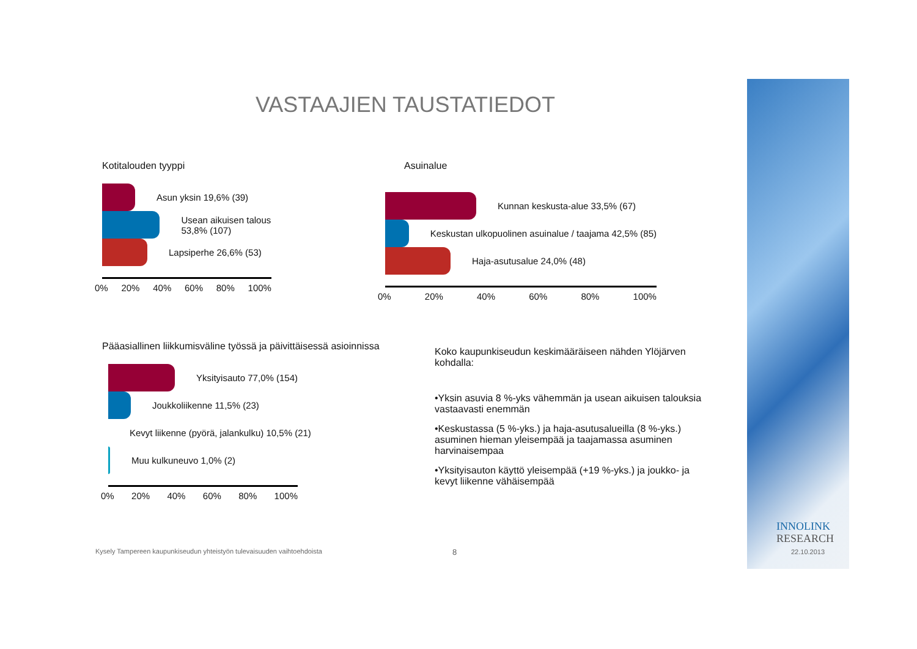VASTAAJIEN TAUSTATIEDOT
Kotitalouden tyyppi
Asun yksin 19,6% (39)
Usean aikuisen talous 53,8% (107)
Lapsiperhe 26,6% (53)
0% 20% 40% 60% 80% 100%
Asuinalue
Kunnan keskusta-alue 33,5% (67)
Keskustan ulkopuolinen asuinalue / taajama 42,5% (85)
Haja-asutusalue 24,0% (48)
0% 20% 40% 60% 80% 100%
Pääasiallinen liikkumisväline työssä ja päivittäisessä asioinnissa
Yksityisauto 77,0% (154)
Joukkoliikenne 11,5% (23)
Kevyt liikenne (pyörä, jalankulku) 10,5% (21)
Muu kulkuneuvo 1,0% (2)
0% 20% 40% 60% 80% 100%
Koko kaupunkiseudun keskimääräiseen nähden Ylöjärven kohdalla:
•Yksin asuvia 8 %-yks vähemmän ja usean aikuisen talouksia vastaavasti enemmän
•Keskustassa (5 %-yks.) ja haja-asutusalueilla (8 %-yks.) asuminen hieman yleisempää ja taajamassa asuminen harvinaisempaa
•Yksityisauton käyttö yleisempää (+19 %-yks.) ja joukko- ja kevyt liikenne vähäisempää
Kysely Tampereen kaupunkiseudun yhteistyön tulevaisuuden vaihtoehdoista
8
INNOLINK
RESEARCH
22.10.2013